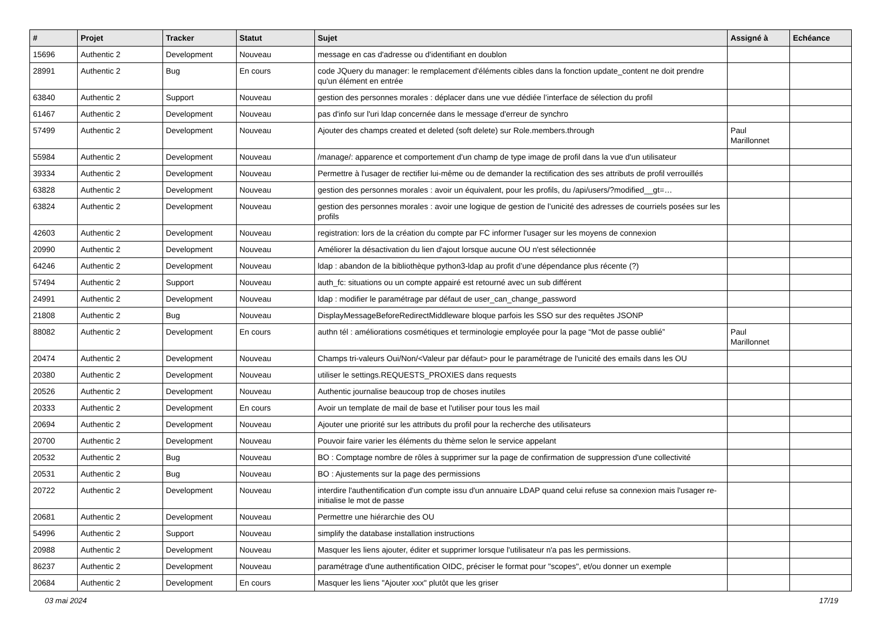| # | Projet | Tracker | Statut | Sujet | Assigné à | Echéance |
| --- | --- | --- | --- | --- | --- | --- |
| 15696 | Authentic 2 | Development | Nouveau | message en cas d'adresse ou d'identifiant en doublon | | |
| 28991 | Authentic 2 | Bug | En cours | code JQuery du manager: le remplacement d'éléments cibles dans la fonction update_content ne doit prendre qu'un élément en entrée | | |
| 63840 | Authentic 2 | Support | Nouveau | gestion des personnes morales : déplacer dans une vue dédiée l’interface de sélection du profil | | |
| 61467 | Authentic 2 | Development | Nouveau | pas d'info sur l'uri ldap concernée dans le message d'erreur de synchro | | |
| 57499 | Authentic 2 | Development | Nouveau | Ajouter des champs created et deleted (soft delete) sur Role.members.through | Paul Marillonnet | |
| 55984 | Authentic 2 | Development | Nouveau | /manage/: apparence et comportement d'un champ de type image de profil dans la vue d'un utilisateur | | |
| 39334 | Authentic 2 | Development | Nouveau | Permettre à l'usager de rectifier lui-même ou de demander la rectification des ses attributs de profil verrouillés | | |
| 63828 | Authentic 2 | Development | Nouveau | gestion des personnes morales : avoir un équivalent, pour les profils, du /api/users/?modified__gt=… | | |
| 63824 | Authentic 2 | Development | Nouveau | gestion des personnes morales : avoir une logique de gestion de l’unicité des adresses de courriels posées sur les profils | | |
| 42603 | Authentic 2 | Development | Nouveau | registration: lors de la création du compte par FC informer l'usager sur les moyens de connexion | | |
| 20990 | Authentic 2 | Development | Nouveau | Améliorer la désactivation du lien d'ajout lorsque aucune OU n'est sélectionnée | | |
| 64246 | Authentic 2 | Development | Nouveau | ldap : abandon de la bibliothèque python3-ldap au profit d’une dépendance plus récente (?) | | |
| 57494 | Authentic 2 | Support | Nouveau | auth_fc: situations ou un compte appairé est retourné avec un sub différent | | |
| 24991 | Authentic 2 | Development | Nouveau | ldap : modifier le paramétrage par défaut de user_can_change_password | | |
| 21808 | Authentic 2 | Bug | Nouveau | DisplayMessageBeforeRedirectMiddleware bloque parfois les SSO sur des requêtes JSONP | | |
| 88082 | Authentic 2 | Development | En cours | authn tél : améliorations cosmétiques et terminologie employée pour la page “Mot de passe oublié” | Paul Marillonnet | |
| 20474 | Authentic 2 | Development | Nouveau | Champs tri-valeurs Oui/Non/<Valeur par défaut> pour le paramétrage de l'unicité des emails dans les OU | | |
| 20380 | Authentic 2 | Development | Nouveau | utiliser le settings.REQUESTS_PROXIES dans requests | | |
| 20526 | Authentic 2 | Development | Nouveau | Authentic journalise beaucoup trop de choses inutiles | | |
| 20333 | Authentic 2 | Development | En cours | Avoir un template de mail de base et l'utiliser pour tous les mail | | |
| 20694 | Authentic 2 | Development | Nouveau | Ajouter une priorité sur les attributs du profil pour la recherche des utilisateurs | | |
| 20700 | Authentic 2 | Development | Nouveau | Pouvoir faire varier les éléments du thème selon le service appelant | | |
| 20532 | Authentic 2 | Bug | Nouveau | BO : Comptage nombre de rôles à supprimer sur la page de confirmation de suppression d'une collectivité | | |
| 20531 | Authentic 2 | Bug | Nouveau | BO : Ajustements sur la page des permissions | | |
| 20722 | Authentic 2 | Development | Nouveau | interdire l'authentification d'un compte issu d'un annuaire LDAP quand celui refuse sa connexion mais l'usager re-initialise le mot de passe | | |
| 20681 | Authentic 2 | Development | Nouveau | Permettre une hiérarchie des OU | | |
| 54996 | Authentic 2 | Support | Nouveau | simplify the database installation instructions | | |
| 20988 | Authentic 2 | Development | Nouveau | Masquer les liens ajouter, éditer et supprimer lorsque l'utilisateur n'a pas les permissions. | | |
| 86237 | Authentic 2 | Development | Nouveau | paramétrage d'une authentification OIDC, préciser le format pour "scopes", et/ou donner un exemple | | |
| 20684 | Authentic 2 | Development | En cours | Masquer les liens "Ajouter xxx" plutôt que les griser | | |
03 mai 2024 17/19